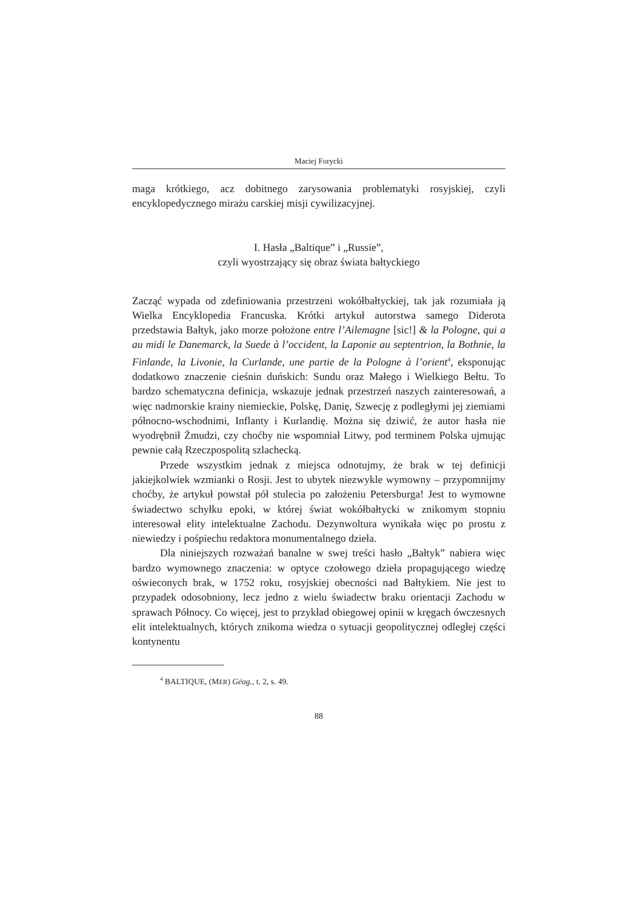Maciej Forycki
maga krótkiego, acz dobitnego zarysowania problematyki rosyjskiej, czyli encyklopedycznego mirażu carskiej misji cywilizacyjnej.
I. Hasła „Baltique” i „Russie”,
czyli wyostrzający się obraz świata bałtyckiego
Zacząć wypada od zdefiniowania przestrzeni wokółbałtyckiej, tak jak rozumiała ją Wielka Encyklopedia Francuska. Krótki artykuł autorstwa samego Diderota przedstawia Bałtyk, jako morze położone entre l’Ailemagne [sic!] & la Pologne, qui a au midi le Danemarck, la Suede à l’occident, la Laponie au septentrion, la Bothnie, la Finlande, la Livonie, la Curlande, une partie de la Pologne à l’orient<sup>4</sup>, eksponując dodatkowo znaczenie cieśnin duńskich: Sundu oraz Małego i Wielkiego Bełtu. To bardzo schematyczna definicja, wskazuje jednak przestrzeń naszych zainteresowań, a więc nadmorskie krainy niemieckie, Polskę, Danię, Szwecję z podległymi jej ziemiami północno-wschodnimi, Inflanty i Kurlandię. Można się dziwić, że autor hasła nie wyodrębnił Żmudzi, czy choćby nie wspomniał Litwy, pod terminem Polska ujmując pewnie całą Rzeczpospolitą szlachecką.
Przede wszystkim jednak z miejsca odnotujmy, że brak w tej definicji jakiejkolwiek wzmianki o Rosji. Jest to ubytek niezwykle wymowny – przypomnijmy choćby, że artykuł powstał pół stulecia po założeniu Petersburga! Jest to wymowne świadectwo schyłku epoki, w której świat wokółbałtycki w znikomym stopniu interesował elity intelektualne Zachodu. Dezynwoltura wynikała więc po prostu z niewiedzy i pośpiechu redaktora monumentalnego dzieła.
Dla niniejszych rozważań banalne w swej treści hasło „Bałtyk” nabiera więc bardzo wymownego znaczenia: w optyce czołowego dzieła propagującego wiedzę oświeconych brak, w 1752 roku, rosyjskiej obecności nad Bałtykiem. Nie jest to przypadek odosobniony, lecz jedno z wielu świadectw braku orientacji Zachodu w sprawach Północy. Co więcej, jest to przykład obiegowej opinii w kręgach ówczesnych elit intelektualnych, których znikoma wiedza o sytuacji geopolitycznej odległej części kontynentu
<sup>4</sup> BALTIQUE, (MER) Géog., t. 2, s. 49.
88